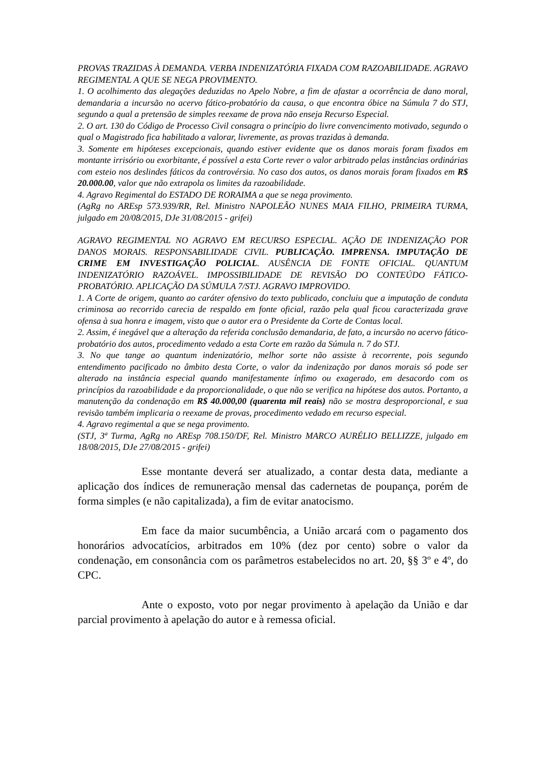PROVAS TRAZIDAS À DEMANDA. VERBA INDENIZATÓRIA FIXADA COM RAZOABILIDADE. AGRAVO REGIMENTAL A QUE SE NEGA PROVIMENTO.
1. O acolhimento das alegações deduzidas no Apelo Nobre, a fim de afastar a ocorrência de dano moral, demandaria a incursão no acervo fático-probatório da causa, o que encontra óbice na Súmula 7 do STJ, segundo a qual a pretensão de simples reexame de prova não enseja Recurso Especial.
2. O art. 130 do Código de Processo Civil consagra o princípio do livre convencimento motivado, segundo o qual o Magistrado fica habilitado a valorar, livremente, as provas trazidas à demanda.
3. Somente em hipóteses excepcionais, quando estiver evidente que os danos morais foram fixados em montante irrisório ou exorbitante, é possível a esta Corte rever o valor arbitrado pelas instâncias ordinárias com esteio nos deslindes fáticos da controvérsia. No caso dos autos, os danos morais foram fixados em R$ 20.000.00, valor que não extrapola os limites da razoabilidade.
4. Agravo Regimental do ESTADO DE RORAIMA a que se nega provimento.
(AgRg no AREsp 573.939/RR, Rel. Ministro NAPOLEÃO NUNES MAIA FILHO, PRIMEIRA TURMA, julgado em 20/08/2015, DJe 31/08/2015 - grifei)
AGRAVO REGIMENTAL NO AGRAVO EM RECURSO ESPECIAL. AÇÃO DE INDENIZAÇÃO POR DANOS MORAIS. RESPONSABILIDADE CIVIL. PUBLICAÇÃO. IMPRENSA. IMPUTAÇÃO DE CRIME EM INVESTIGAÇÃO POLICIAL. AUSÊNCIA DE FONTE OFICIAL. QUANTUM INDENIZATÓRIO RAZOÁVEL. IMPOSSIBILIDADE DE REVISÃO DO CONTEÚDO FÁTICO-PROBATÓRIO. APLICAÇÃO DA SÚMULA 7/STJ. AGRAVO IMPROVIDO.
1. A Corte de origem, quanto ao caráter ofensivo do texto publicado, concluiu que a imputação de conduta criminosa ao recorrido carecia de respaldo em fonte oficial, razão pela qual ficou caracterizada grave ofensa à sua honra e imagem, visto que o autor era o Presidente da Corte de Contas local.
2. Assim, é inegável que a alteração da referida conclusão demandaria, de fato, a incursão no acervo fático-probatório dos autos, procedimento vedado a esta Corte em razão da Súmula n. 7 do STJ.
3. No que tange ao quantum indenizatório, melhor sorte não assiste à recorrente, pois segundo entendimento pacificado no âmbito desta Corte, o valor da indenização por danos morais só pode ser alterado na instância especial quando manifestamente ínfimo ou exagerado, em desacordo com os princípios da razoabilidade e da proporcionalidade, o que não se verifica na hipótese dos autos. Portanto, a manutenção da condenação em R$ 40.000,00 (quarenta mil reais) não se mostra desproporcional, e sua revisão também implicaria o reexame de provas, procedimento vedado em recurso especial.
4. Agravo regimental a que se nega provimento.
(STJ, 3ª Turma, AgRg no AREsp 708.150/DF, Rel. Ministro MARCO AURÉLIO BELLIZZE, julgado em 18/08/2015, DJe 27/08/2015 - grifei)
Esse montante deverá ser atualizado, a contar desta data, mediante a aplicação dos índices de remuneração mensal das cadernetas de poupança, porém de forma simples (e não capitalizada), a fim de evitar anatocismo.
Em face da maior sucumbência, a União arcará com o pagamento dos honorários advocatícios, arbitrados em 10% (dez por cento) sobre o valor da condenação, em consonância com os parâmetros estabelecidos no art. 20, §§ 3º e 4º, do CPC.
Ante o exposto, voto por negar provimento à apelação da União e dar parcial provimento à apelação do autor e à remessa oficial.